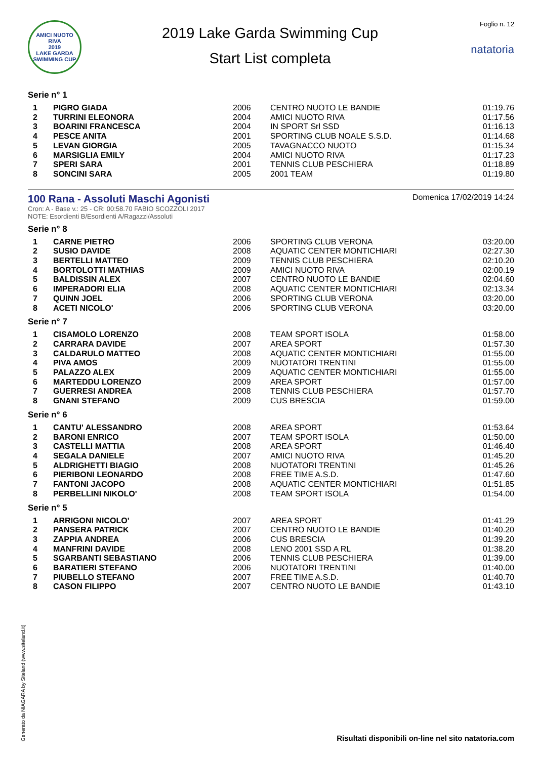AMICI NUOTO RIVA
2019
LAKE GARDA SWIMMING CUP
2019 Lake Garda Swimming Cup
Start List completa
Foglio n. 12
natatoria
Serie n° 1
| 1 | PIGRO GIADA | 2006 | CENTRO NUOTO LE BANDIE | 01:19.76 |
| 2 | TURRINI ELEONORA | 2004 | AMICI NUOTO RIVA | 01:17.56 |
| 3 | BOARINI FRANCESCA | 2004 | IN SPORT Srl SSD | 01:16.13 |
| 4 | PESCE ANITA | 2001 | SPORTING CLUB NOALE S.S.D. | 01:14.68 |
| 5 | LEVAN GIORGIA | 2005 | TAVAGNACCO NUOTO | 01:15.34 |
| 6 | MARSIGLIA EMILY | 2004 | AMICI NUOTO RIVA | 01:17.23 |
| 7 | SPERI SARA | 2001 | TENNIS CLUB PESCHIERA | 01:18.89 |
| 8 | SONCINI SARA | 2005 | 2001 TEAM | 01:19.80 |
100 Rana - Assoluti Maschi Agonisti
Domenica 17/02/2019 14:24
Cron: A - Base v.: 25 - CR: 00:58.70 FABIO SCOZZOLI 2017
NOTE: Esordienti B/Esordienti A/Ragazzi/Assoluti
Serie n° 8
| 1 | CARNE PIETRO | 2006 | SPORTING CLUB VERONA | 03:20.00 |
| 2 | SUSIO DAVIDE | 2008 | AQUATIC CENTER MONTICHIARI | 02:27.30 |
| 3 | BERTELLI MATTEO | 2009 | TENNIS CLUB PESCHIERA | 02:10.20 |
| 4 | BORTOLOTTI MATHIAS | 2009 | AMICI NUOTO RIVA | 02:00.19 |
| 5 | BALDISSIN ALEX | 2007 | CENTRO NUOTO LE BANDIE | 02:04.60 |
| 6 | IMPERADORI ELIA | 2008 | AQUATIC CENTER MONTICHIARI | 02:13.34 |
| 7 | QUINN JOEL | 2006 | SPORTING CLUB VERONA | 03:20.00 |
| 8 | ACETI NICOLO' | 2006 | SPORTING CLUB VERONA | 03:20.00 |
Serie n° 7
| 1 | CISAMOLO LORENZO | 2008 | TEAM SPORT ISOLA | 01:58.00 |
| 2 | CARRARA DAVIDE | 2007 | AREA SPORT | 01:57.30 |
| 3 | CALDARULO MATTEO | 2008 | AQUATIC CENTER MONTICHIARI | 01:55.00 |
| 4 | PIVA AMOS | 2009 | NUOTATORI TRENTINI | 01:55.00 |
| 5 | PALAZZO ALEX | 2009 | AQUATIC CENTER MONTICHIARI | 01:55.00 |
| 6 | MARTEDDU LORENZO | 2009 | AREA SPORT | 01:57.00 |
| 7 | GUERRESI ANDREA | 2008 | TENNIS CLUB PESCHIERA | 01:57.70 |
| 8 | GNANI STEFANO | 2009 | CUS BRESCIA | 01:59.00 |
Serie n° 6
| 1 | CANTU' ALESSANDRO | 2008 | AREA SPORT | 01:53.64 |
| 2 | BARONI ENRICO | 2007 | TEAM SPORT ISOLA | 01:50.00 |
| 3 | CASTELLI MATTIA | 2008 | AREA SPORT | 01:46.40 |
| 4 | SEGALA DANIELE | 2007 | AMICI NUOTO RIVA | 01:45.20 |
| 5 | ALDRIGHETTI BIAGIO | 2008 | NUOTATORI TRENTINI | 01:45.26 |
| 6 | PIERIBONI LEONARDO | 2008 | FREE TIME A.S.D. | 01:47.60 |
| 7 | FANTONI JACOPO | 2008 | AQUATIC CENTER MONTICHIARI | 01:51.85 |
| 8 | PERBELLINI NIKOLO' | 2008 | TEAM SPORT ISOLA | 01:54.00 |
Serie n° 5
| 1 | ARRIGONI NICOLO' | 2007 | AREA SPORT | 01:41.29 |
| 2 | PANSERA PATRICK | 2007 | CENTRO NUOTO LE BANDIE | 01:40.20 |
| 3 | ZAPPIA ANDREA | 2006 | CUS BRESCIA | 01:39.20 |
| 4 | MANFRINI DAVIDE | 2008 | LENO 2001 SSD A RL | 01:38.20 |
| 5 | SGARBANTI SEBASTIANO | 2006 | TENNIS CLUB PESCHIERA | 01:39.00 |
| 6 | BARATIERI STEFANO | 2006 | NUOTATORI TRENTINI | 01:40.00 |
| 7 | PIUBELLO STEFANO | 2007 | FREE TIME A.S.D. | 01:40.70 |
| 8 | CASON FILIPPO | 2007 | CENTRO NUOTO LE BANDIE | 01:43.10 |
Generato da NIAGARA by Siteland (www.siteland.it)
Risultati disponibili on-line nel sito natatoria.com